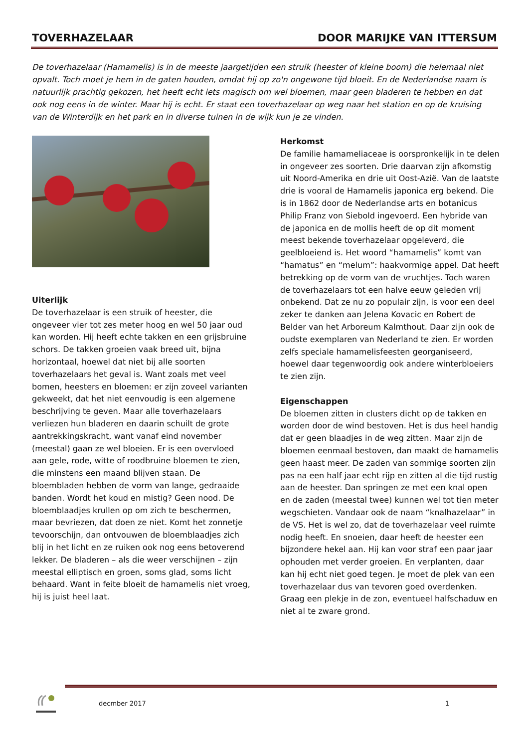TOVERHAZELAAR DOOR MARIJKE VAN ITTERSUM
De toverhazelaar (Hamamelis) is in de meeste jaargetijden een struik (heester of kleine boom) die helemaal niet opvalt. Toch moet je hem in de gaten houden, omdat hij op zo'n ongewone tijd bloeit. En de Nederlandse naam is natuurlijk prachtig gekozen, het heeft echt iets magisch om wel bloemen, maar geen bladeren te hebben en dat ook nog eens in de winter. Maar hij is echt. Er staat een toverhazelaar op weg naar het station en op de kruising van de Winterdijk en het park en in diverse tuinen in de wijk kun je ze vinden.
Uiterlijk
De toverhazelaar is een struik of heester, die ongeveer vier tot zes meter hoog en wel 50 jaar oud kan worden. Hij heeft echte takken en een grijsbruine schors. De takken groeien vaak breed uit, bijna horizontaal, hoewel dat niet bij alle soorten toverhazelaars het geval is. Want zoals met veel bomen, heesters en bloemen: er zijn zoveel varianten gekweekt, dat het niet eenvoudig is een algemene beschrijving te geven. Maar alle toverhazelaars verliezen hun bladeren en daarin schuilt de grote aantrekkingskracht, want vanaf eind november (meestal) gaan ze wel bloeien. Er is een overvloed aan gele, rode, witte of roodbruine bloemen te zien, die minstens een maand blijven staan. De bloembladen hebben de vorm van lange, gedraaide banden. Wordt het koud en mistig? Geen nood. De bloemblaadjes krullen op om zich te beschermen, maar bevriezen, dat doen ze niet. Komt het zonnetje tevoorschijn, dan ontvouwen de bloemblaadjes zich blij in het licht en ze ruiken ook nog eens betoverend lekker. De bladeren – als die weer verschijnen – zijn meestal elliptisch en groen, soms glad, soms licht behaard. Want in feite bloeit de hamamelis niet vroeg, hij is juist heel laat.
Herkomst
De familie hamameliaceae is oorspronkelijk in te delen in ongeveer zes soorten. Drie daarvan zijn afkomstig uit Noord-Amerika en drie uit Oost-Azië. Van de laatste drie is vooral de Hamamelis japonica erg bekend. Die is in 1862 door de Nederlandse arts en botanicus Philip Franz von Siebold ingevoerd. Een hybride van de japonica en de mollis heeft de op dit moment meest bekende toverhazelaar opgeleverd, die geelbloeiend is. Het woord “hamamelis” komt van “hamatus” en “melum”: haakvormige appel. Dat heeft betrekking op de vorm van de vruchtjes. Toch waren de toverhazelaars tot een halve eeuw geleden vrij onbekend. Dat ze nu zo populair zijn, is voor een deel zeker te danken aan Jelena Kovacic en Robert de Belder van het Arboreum Kalmthout. Daar zijn ook de oudste exemplaren van Nederland te zien. Er worden zelfs speciale hamamelisfeesten georganiseerd, hoewel daar tegenwoordig ook andere winterbloeiers te zien zijn.
Eigenschappen
De bloemen zitten in clusters dicht op de takken en worden door de wind bestoven. Het is dus heel handig dat er geen blaadjes in de weg zitten. Maar zijn de bloemen eenmaal bestoven, dan maakt de hamamelis geen haast meer. De zaden van sommige soorten zijn pas na een half jaar echt rijp en zitten al die tijd rustig aan de heester. Dan springen ze met een knal open en de zaden (meestal twee) kunnen wel tot tien meter wegschieten. Vandaar ook de naam “knalhazelaar” in de VS. Het is wel zo, dat de toverhazelaar veel ruimte nodig heeft. En snoeien, daar heeft de heester een bijzondere hekel aan. Hij kan voor straf een paar jaar ophouden met verder groeien. En verplanten, daar kan hij echt niet goed tegen. Je moet de plek van een toverhazelaar dus van tevoren goed overdenken. Graag een plekje in de zon, eventueel halfschaduw en niet al te zware grond.
decmber 2017 1